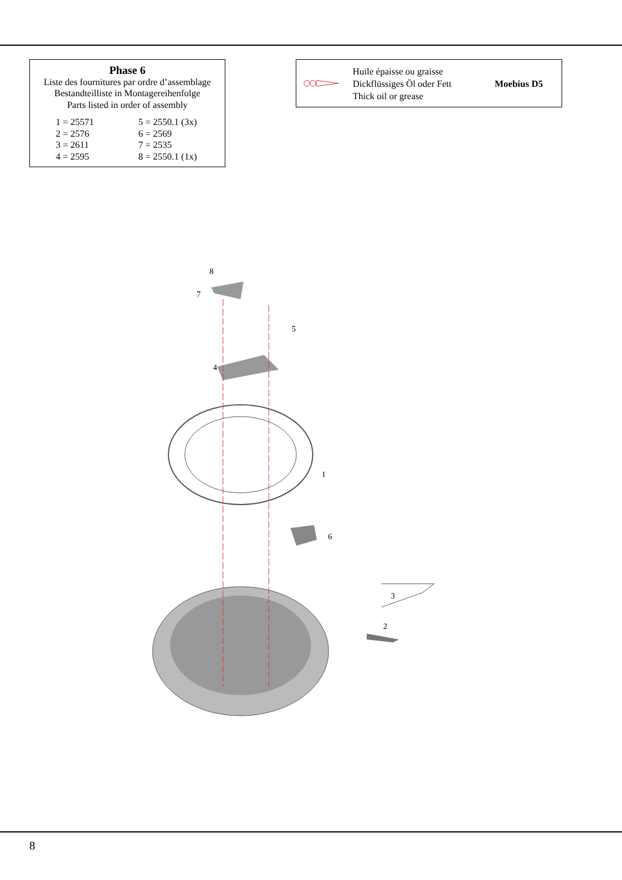Phase 6
Liste des fournitures par ordre d’assemblage
Bestandteilliste in Montagereihenfolge
Parts listed in order of assembly
| 1 = 25571 | 5 = 2550.1 (3x) |
| 2 = 2576 | 6 = 2569 |
| 3 = 2611 | 7 = 2535 |
| 4 = 2595 | 8 = 2550.1 (1x) |
Huile épaisse ou graisse
Dickflüssiges Öl oder Fett
Thick oil or grease
Moebius D5
8
7
5
4
1
6
3
2
8